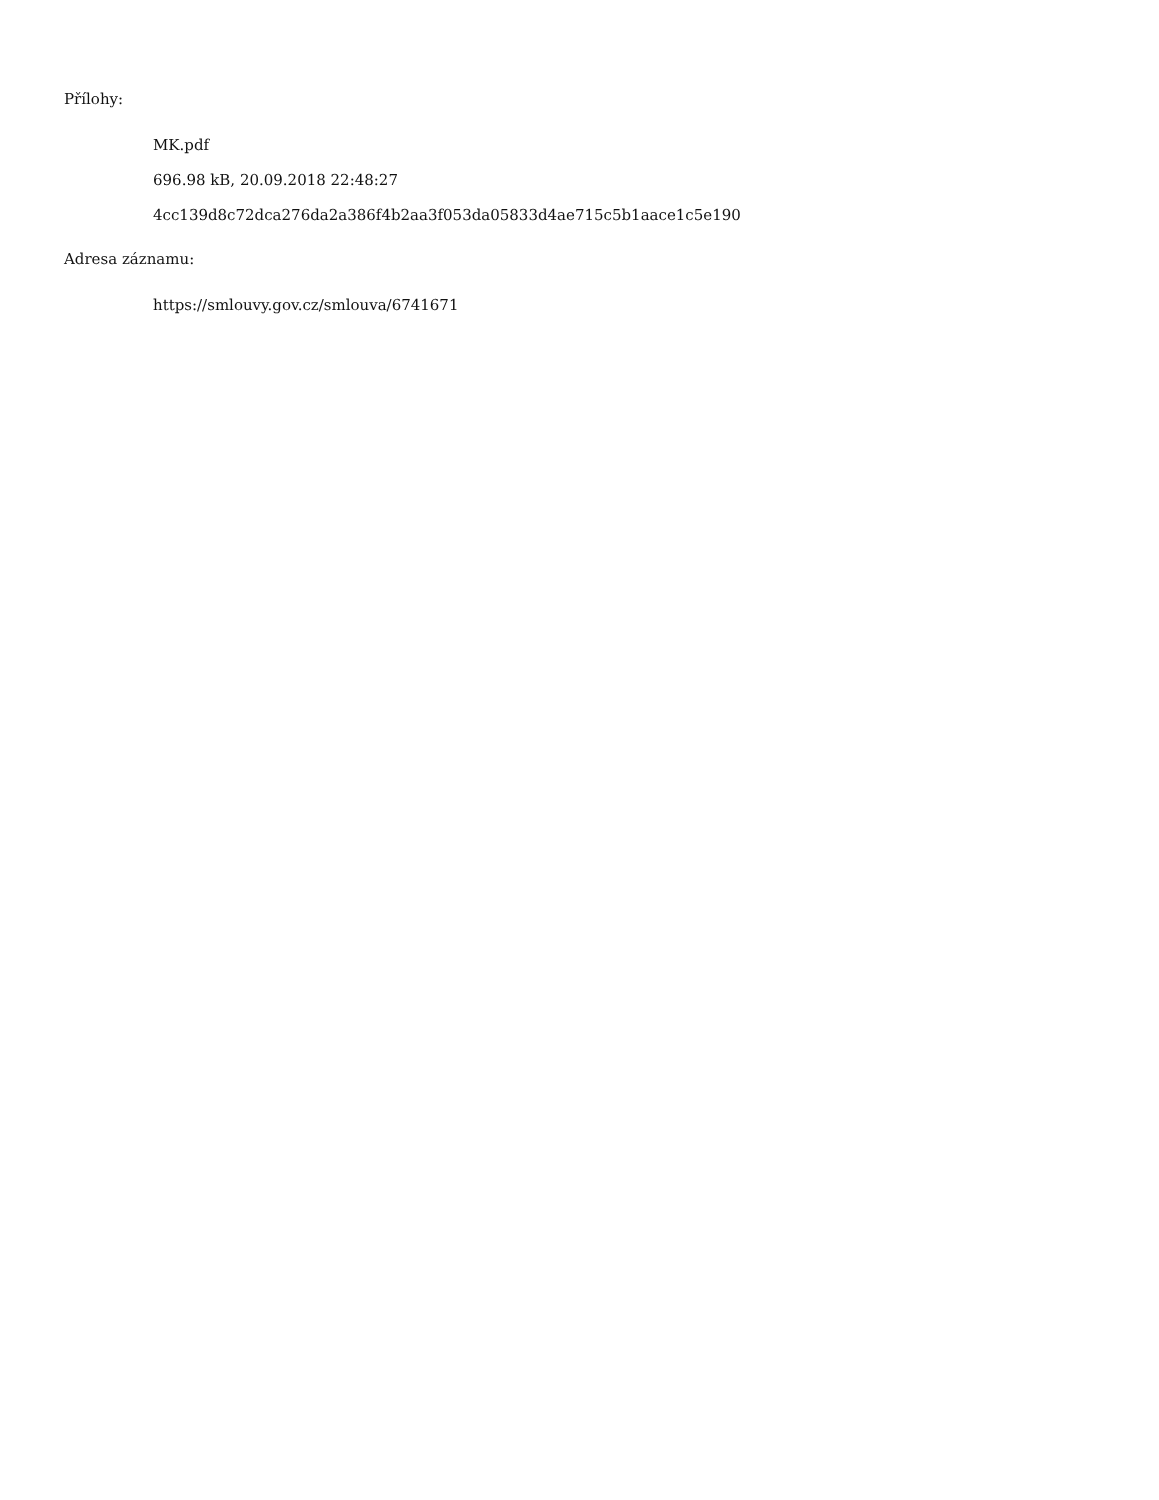Přílohy:
MK.pdf
696.98 kB, 20.09.2018 22:48:27
4cc139d8c72dca276da2a386f4b2aa3f053da05833d4ae715c5b1aace1c5e190
Adresa záznamu:
https://smlouvy.gov.cz/smlouva/6741671